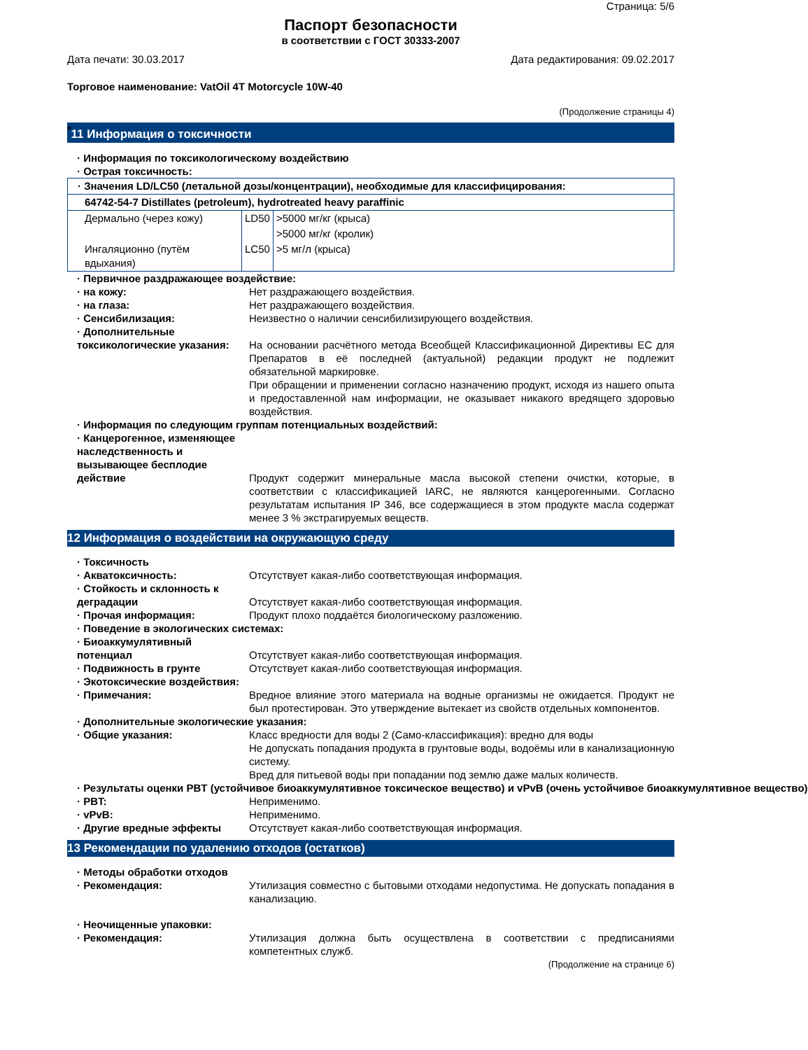Страница: 5/6
Паспорт безопасности
в соответствии с ГОСТ 30333-2007
Дата печати: 30.03.2017 Дата редактирования: 09.02.2017
Торговое наименование: VatOil 4T Motorcycle 10W-40
(Продолжение страницы 4)
<sup>*</sup> 11 Информация о токсичности
· Информация по токсикологическому воздействию
· Острая токсичность:
| · Значения LD/LC50 (летальной дозы/концентрации), необходимые для классифицирования: | | |
| 64742-54-7 Distillates (petroleum), hydrotreated heavy paraffinic | | |
| Дермально (через кожу) | LD50 | >5000 мг/кг (крыса) |
| | | >5000 мг/кг (кролик) |
| Ингаляционно (путём вдыхания) | LC50 | >5 мг/л (крыса) |
· Первичное раздражающее воздействие:
· на кожу: Нет раздражающего воздействия.
· на глаза: Нет раздражающего воздействия.
· Сенсибилизация: Неизвестно о наличии сенсибилизирующего воздействия.
· Дополнительные токсикологические указания:
На основании расчётного метода Всеобщей Классификационной Директивы ЕС для Препаратов в её последней (актуальной) редакции продукт не подлежит обязательной маркировке.
При обращении и применении согласно назначению продукт, исходя из нашего опыта и предоставленной нам информации, не оказывает никакого вредящего здоровью воздействия.
· Информация по следующим группам потенциальных воздействий:
· Канцерогенное, изменяющее наследственность и вызывающее бесплодие действие
Продукт содержит минеральные масла высокой степени очистки, которые, в соответствии с классификацией IARC, не являются канцерогенными. Согласно результатам испытания IP 346, все содержащиеся в этом продукте масла содержат менее 3 % экстрагируемых веществ.
12 Информация о воздействии на окружающую среду
· Токсичность
· Акватоксичность: Отсутствует какая-либо соответствующая информация.
· Стойкость и склонность к деградации
Отсутствует какая-либо соответствующая информация.
· Прочая информация: Продукт плохо поддаётся биологическому разложению.
· Поведение в экологических системах:
· Биоаккумулятивный потенциал
Отсутствует какая-либо соответствующая информация.
· Подвижность в грунте Отсутствует какая-либо соответствующая информация.
· Экотоксические воздействия:
· Примечания: Вредное влияние этого материала на водные организмы не ожидается. Продукт не был протестирован. Это утверждение вытекает из свойств отдельных компонентов.
· Дополнительные экологические указания:
· Общие указания: Класс вредности для воды 2 (Само-классификация): вредно для воды
Не допускать попадания продукта в грунтовые воды, водоёмы или в канализационную систему.
Вред для питьевой воды при попадании под землю даже малых количеств.
· Результаты оценки PBT (устойчивое биоаккумулятивное токсическое вещество) и vPvB (очень устойчивое биоаккумулятивное вещество)
· PBT: Неприменимо.
· vPvB: Неприменимо.
· Другие вредные эффекты Отсутствует какая-либо соответствующая информация.
13 Рекомендации по удалению отходов (остатков)
· Методы обработки отходов
· Рекомендация: Утилизация совместно с бытовыми отходами недопустима. Не допускать попадания в канализацию.
· Неочищенные упаковки:
· Рекомендация: Утилизация должна быть осуществлена в соответствии с предписаниями компетентных служб.
(Продолжение на странице 6)